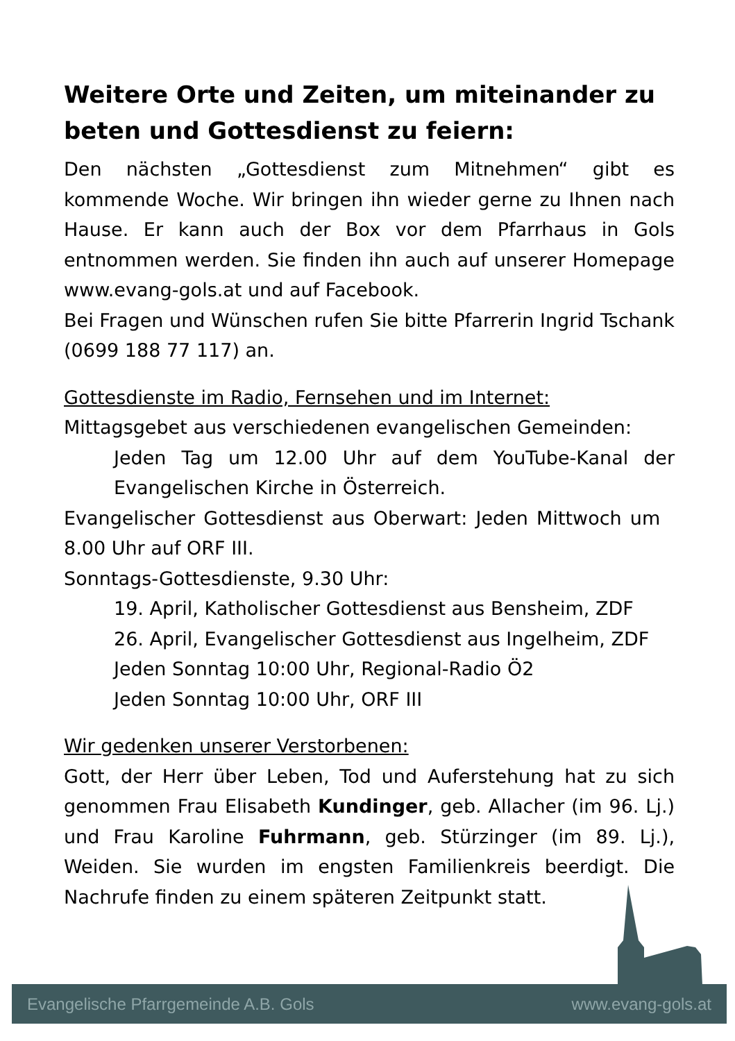Weitere Orte und Zeiten, um miteinander zu beten und Gottesdienst zu feiern:
Den nächsten „Gottesdienst zum Mitnehmen“ gibt es kommende Woche. Wir bringen ihn wieder gerne zu Ihnen nach Hause. Er kann auch der Box vor dem Pfarrhaus in Gols entnommen werden. Sie finden ihn auch auf unserer Homepage www.evang-gols.at und auf Facebook.
Bei Fragen und Wünschen rufen Sie bitte Pfarrerin Ingrid Tschank (0699 188 77 117) an.
Gottesdienste im Radio, Fernsehen und im Internet:
Mittagsgebet aus verschiedenen evangelischen Gemeinden:
Jeden Tag um 12.00 Uhr auf dem YouTube-Kanal der Evangelischen Kirche in Österreich.
Evangelischer Gottesdienst aus Oberwart: Jeden Mittwoch um 8.00 Uhr auf ORF III.
Sonntags-Gottesdienste, 9.30 Uhr:
19. April, Katholischer Gottesdienst aus Bensheim, ZDF
26. April, Evangelischer Gottesdienst aus Ingelheim, ZDF
Jeden Sonntag 10:00 Uhr, Regional-Radio Ö2
Jeden Sonntag 10:00 Uhr, ORF III
Wir gedenken unserer Verstorbenen:
Gott, der Herr über Leben, Tod und Auferstehung hat zu sich genommen Frau Elisabeth Kundinger, geb. Allacher (im 96. Lj.) und Frau Karoline Fuhrmann, geb. Stürzinger (im 89. Lj.), Weiden. Sie wurden im engsten Familienkreis beerdigt. Die Nachrufe finden zu einem späteren Zeitpunkt statt.
Evangelische Pfarrgemeinde A.B. Gols www.evang-gols.at